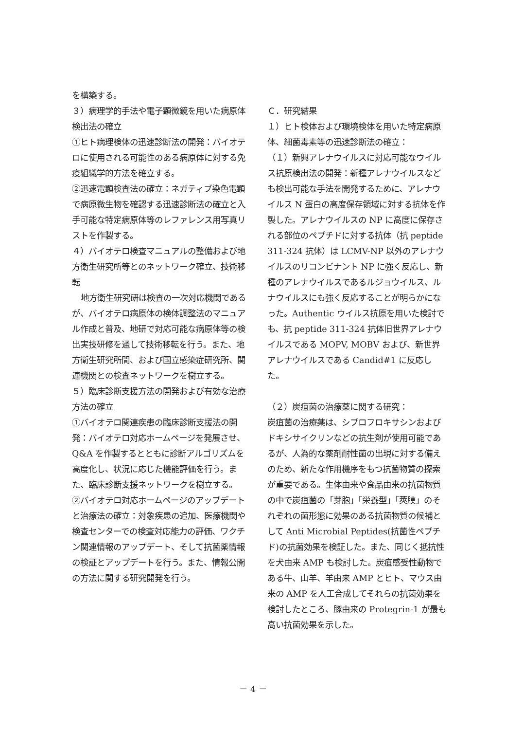を構築する。
３）病理学的手法や電子顕微鏡を用いた病原体検出法の確立
①ヒト病理検体の迅速診断法の開発：バイオテロに使用される可能性のある病原体に対する免疫組織学的方法を確立する。
②迅速電顕検査法の確立：ネガティブ染色電顕で病原微生物を確認する迅速診断法の確立と入手可能な特定病原体等のレファレンス用写真リストを作製する。
４）バイオテロ検査マニュアルの整備および地方衛生研究所等とのネットワーク確立、技術移転
地方衛生研究研は検査の一次対応機関であるが、バイオテロ病原体の検体調整法のマニュアル作成と普及、地研で対応可能な病原体等の検出実技研修を通して技術移転を行う。また、地方衛生研究所間、および国立感染症研究所、関連機関との検査ネットワークを樹立する。
５）臨床診断支援方法の開発および有効な治療方法の確立
①バイオテロ関連疾患の臨床診断支援法の開発：バイオテロ対応ホームページを発展させ、Q&A を作製するとともに診断アルゴリズムを高度化し、状況に応じた機能評価を行う。また、臨床診断支援ネットワークを樹立する。
②バイオテロ対応ホームページのアップデートと治療法の確立：対象疾患の追加、医療機関や検査センターでの検査対応能力の評価、ワクチン関連情報のアップデート、そして抗菌薬情報の検証とアップデートを行う。また、情報公開の方法に関する研究開発を行う。
Ｃ．研究結果
１）ヒト検体および環境検体を用いた特定病原体、細菌毒素等の迅速診断法の確立：
（１）新興アレナウイルスに対応可能なウイルス抗原検出法の開発：新種アレナウイルスなども検出可能な手法を開発するために、アレナウイルス N 蛋白の高度保存領域に対する抗体を作製した。アレナウイルスの NP に高度に保存される部位のペプチドに対する抗体（抗 peptide 311-324 抗体）は LCMV-NP 以外のアレナウイルスのリコンビナント NP に強く反応し、新種のアレナウイルスであるルジョウイルス、ルナウイルスにも強く反応することが明らかになった。Authentic ウイルス抗原を用いた検討でも、抗 peptide 311-324 抗体旧世界アレナウイルスである MOPV, MOBV および、新世界アレナウイルスである Candid#1 に反応した。
（２）炭疽菌の治療薬に関する研究：
炭疽菌の治療薬は、シプロフロキサシンおよびドキシサイクリンなどの抗生剤が使用可能であるが、人為的な薬剤耐性菌の出現に対する備えのため、新たな作用機序をもつ抗菌物質の探索が重要である。生体由来や食品由来の抗菌物質の中で炭疽菌の「芽胞」「栄養型」「莢膜」のそれぞれの菌形態に効果のある抗菌物質の候補として Anti Microbial Peptides(抗菌性ペプチド)の抗菌効果を検証した。また、同じく抵抗性を犬由来 AMP も検討した。炭疽感受性動物である牛、山羊、羊由来 AMP とヒト、マウス由来の AMP を人工合成してそれらの抗菌効果を検討したところ、豚由来の Protegrin-1 が最も高い抗菌効果を示した。
－ 4 －